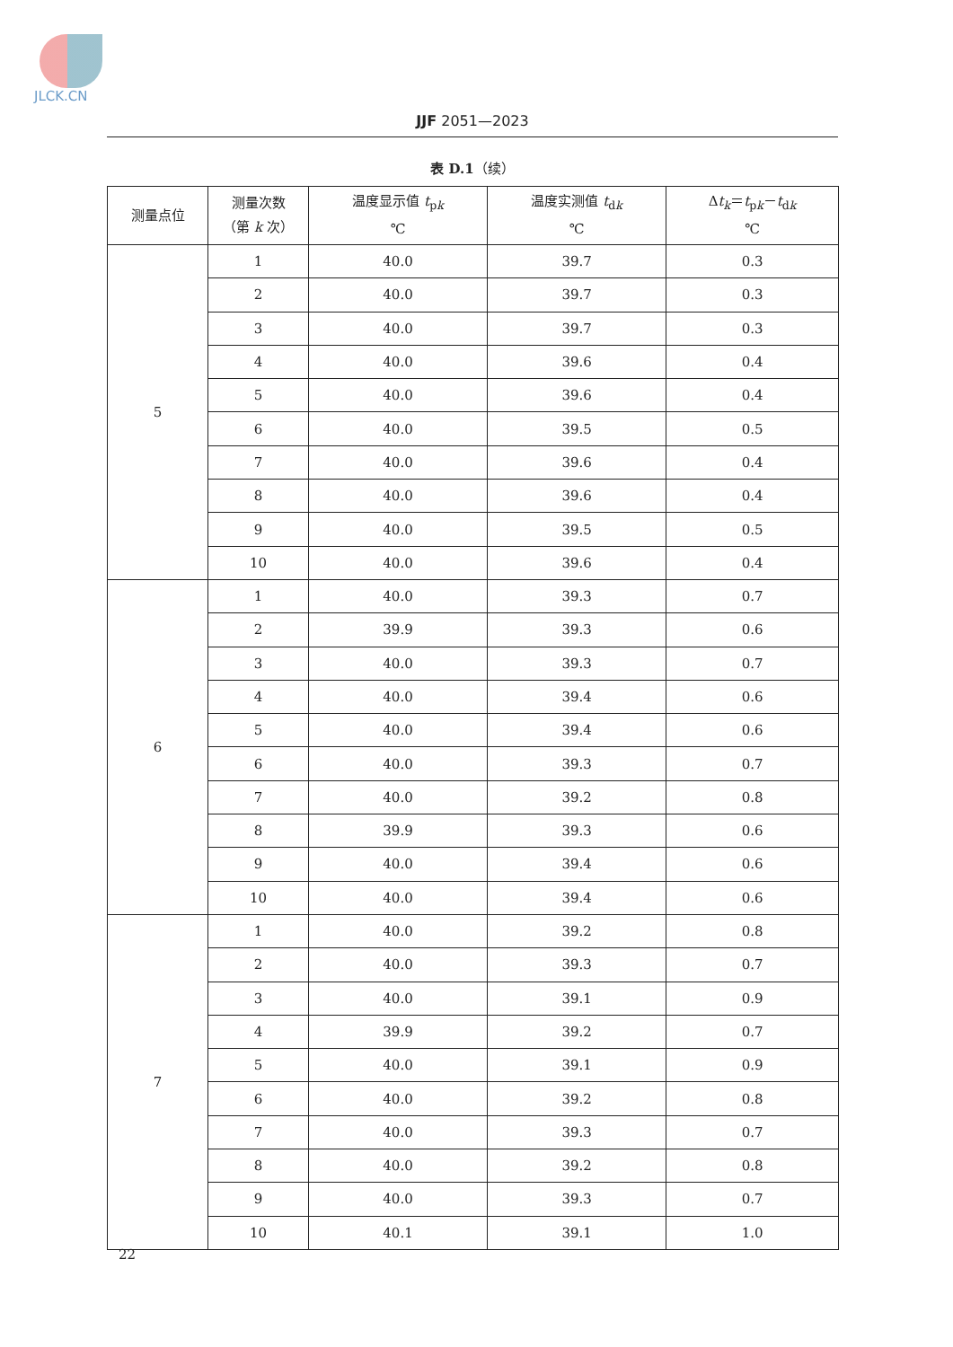JLCK.CN
JJF 2051—2023
表 D.1（续）
| 测量点位 | 测量次数 （第 k 次） | 温度显示值 t<sub>pk</sub> ℃ | 温度实测值 t<sub>dk</sub> ℃ | Δ t<sub>k</sub>＝ t<sub>pk</sub>－ t<sub>dk</sub> ℃ |
| --- | --- | --- | --- | --- |
| 5 | 1 | 40.0 | 39.7 | 0.3 |
| | 2 | 40.0 | 39.7 | 0.3 |
| | 3 | 40.0 | 39.7 | 0.3 |
| | 4 | 40.0 | 39.6 | 0.4 |
| | 5 | 40.0 | 39.6 | 0.4 |
| | 6 | 40.0 | 39.5 | 0.5 |
| | 7 | 40.0 | 39.6 | 0.4 |
| | 8 | 40.0 | 39.6 | 0.4 |
| | 9 | 40.0 | 39.5 | 0.5 |
| | 10 | 40.0 | 39.6 | 0.4 |
| 6 | 1 | 40.0 | 39.3 | 0.7 |
| | 2 | 39.9 | 39.3 | 0.6 |
| | 3 | 40.0 | 39.3 | 0.7 |
| | 4 | 40.0 | 39.4 | 0.6 |
| | 5 | 40.0 | 39.4 | 0.6 |
| | 6 | 40.0 | 39.3 | 0.7 |
| | 7 | 40.0 | 39.2 | 0.8 |
| | 8 | 39.9 | 39.3 | 0.6 |
| | 9 | 40.0 | 39.4 | 0.6 |
| | 10 | 40.0 | 39.4 | 0.6 |
| 7 | 1 | 40.0 | 39.2 | 0.8 |
| | 2 | 40.0 | 39.3 | 0.7 |
| | 3 | 40.0 | 39.1 | 0.9 |
| | 4 | 39.9 | 39.2 | 0.7 |
| | 5 | 40.0 | 39.1 | 0.9 |
| | 6 | 40.0 | 39.2 | 0.8 |
| | 7 | 40.0 | 39.3 | 0.7 |
| | 8 | 40.0 | 39.2 | 0.8 |
| | 9 | 40.0 | 39.3 | 0.7 |
| | 10 | 40.1 | 39.1 | 1.0 |
22